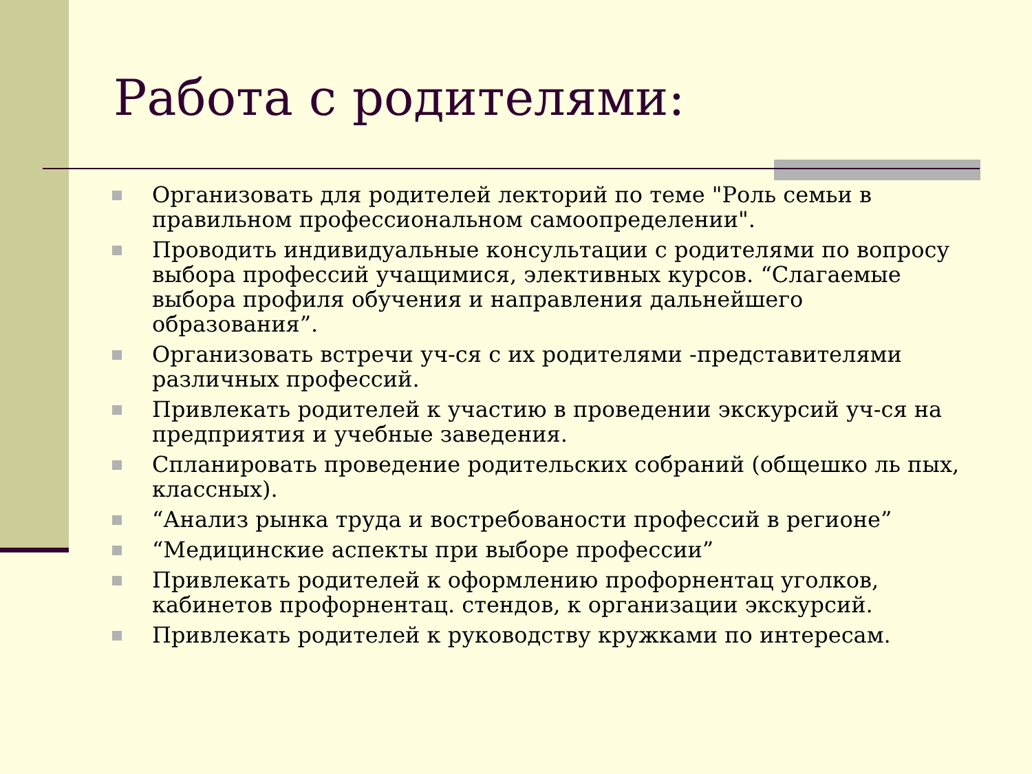Работа с родителями:
Организовать для родителей лекторий по теме "Роль семьи в правильном профессиональном самоопределении".
Проводить индивидуальные консультации с родителями по вопросу выбора профессий учащимися, элективных курсов. “Слагаемые выбора профиля обучения и направления дальнейшего образования”.
Организовать встречи уч-ся с их родителями -представителями различных профессий.
Привлекать родителей к участию в проведении экскурсий уч-ся на предприятия и учебные заведения.
Спланировать проведение родительских собраний (общешко ль пых, классных).
“Анализ рынка труда и востребованости профессий в регионе”
“Медицинские аспекты при выборе профессии”
Привлекать родителей к оформлению профорнентац уголков, кабинетов профорнентац. стендов, к организации экскурсий.
Привлекать родителей к руководству кружками по интересам.